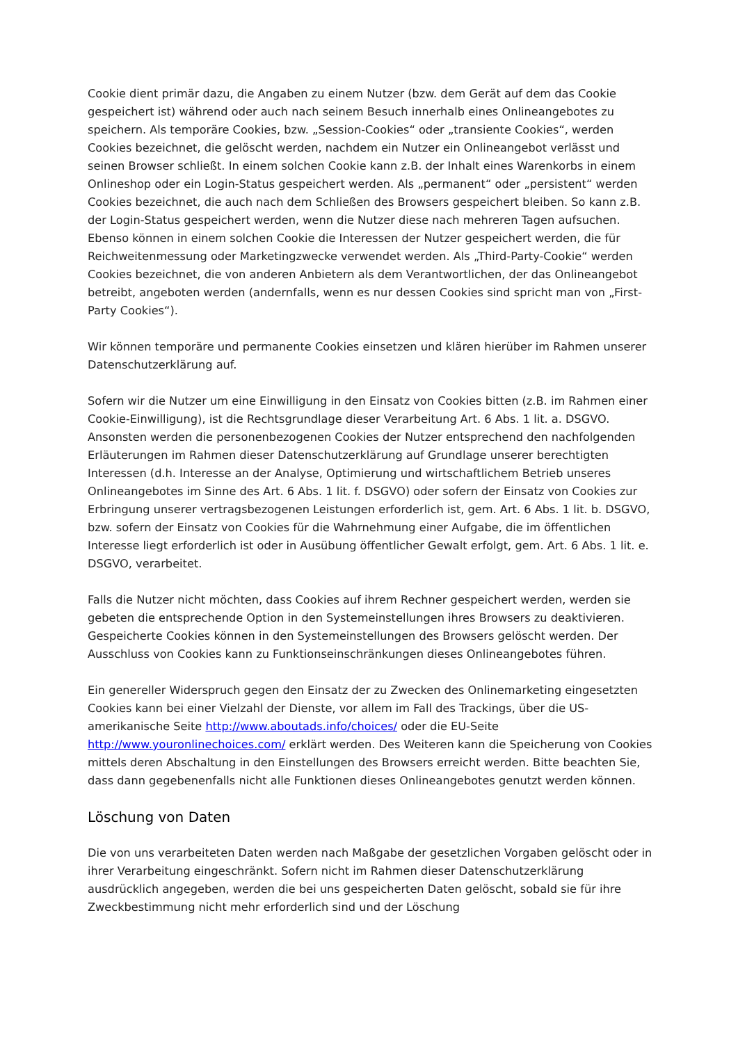Cookie dient primär dazu, die Angaben zu einem Nutzer (bzw. dem Gerät auf dem das Cookie gespeichert ist) während oder auch nach seinem Besuch innerhalb eines Onlineangebotes zu speichern. Als temporäre Cookies, bzw. „Session-Cookies“ oder „transiente Cookies“, werden Cookies bezeichnet, die gelöscht werden, nachdem ein Nutzer ein Onlineangebot verlässt und seinen Browser schließt. In einem solchen Cookie kann z.B. der Inhalt eines Warenkorbs in einem Onlineshop oder ein Login-Status gespeichert werden. Als „permanent“ oder „persistent“ werden Cookies bezeichnet, die auch nach dem Schließen des Browsers gespeichert bleiben. So kann z.B. der Login-Status gespeichert werden, wenn die Nutzer diese nach mehreren Tagen aufsuchen. Ebenso können in einem solchen Cookie die Interessen der Nutzer gespeichert werden, die für Reichweitenmessung oder Marketingzwecke verwendet werden. Als „Third-Party-Cookie“ werden Cookies bezeichnet, die von anderen Anbietern als dem Verantwortlichen, der das Onlineangebot betreibt, angeboten werden (andernfalls, wenn es nur dessen Cookies sind spricht man von „First-Party Cookies“).
Wir können temporäre und permanente Cookies einsetzen und klären hierüber im Rahmen unserer Datenschutzerklärung auf.
Sofern wir die Nutzer um eine Einwilligung in den Einsatz von Cookies bitten (z.B. im Rahmen einer Cookie-Einwilligung), ist die Rechtsgrundlage dieser Verarbeitung Art. 6 Abs. 1 lit. a. DSGVO. Ansonsten werden die personenbezogenen Cookies der Nutzer entsprechend den nachfolgenden Erläuterungen im Rahmen dieser Datenschutzerklärung auf Grundlage unserer berechtigten Interessen (d.h. Interesse an der Analyse, Optimierung und wirtschaftlichem Betrieb unseres Onlineangebotes im Sinne des Art. 6 Abs. 1 lit. f. DSGVO) oder sofern der Einsatz von Cookies zur Erbringung unserer vertragsbezogenen Leistungen erforderlich ist, gem. Art. 6 Abs. 1 lit. b. DSGVO, bzw. sofern der Einsatz von Cookies für die Wahrnehmung einer Aufgabe, die im öffentlichen Interesse liegt erforderlich ist oder in Ausübung öffentlicher Gewalt erfolgt, gem. Art. 6 Abs. 1 lit. e. DSGVO, verarbeitet.
Falls die Nutzer nicht möchten, dass Cookies auf ihrem Rechner gespeichert werden, werden sie gebeten die entsprechende Option in den Systemeinstellungen ihres Browsers zu deaktivieren. Gespeicherte Cookies können in den Systemeinstellungen des Browsers gelöscht werden. Der Ausschluss von Cookies kann zu Funktionseinschränkungen dieses Onlineangebotes führen.
Ein genereller Widerspruch gegen den Einsatz der zu Zwecken des Onlinemarketing eingesetzten Cookies kann bei einer Vielzahl der Dienste, vor allem im Fall des Trackings, über die US-amerikanische Seite http://www.aboutads.info/choices/ oder die EU-Seite http://www.youronlinechoices.com/ erklärt werden. Des Weiteren kann die Speicherung von Cookies mittels deren Abschaltung in den Einstellungen des Browsers erreicht werden. Bitte beachten Sie, dass dann gegebenenfalls nicht alle Funktionen dieses Onlineangebotes genutzt werden können.
Löschung von Daten
Die von uns verarbeiteten Daten werden nach Maßgabe der gesetzlichen Vorgaben gelöscht oder in ihrer Verarbeitung eingeschränkt. Sofern nicht im Rahmen dieser Datenschutzerklärung ausdrücklich angegeben, werden die bei uns gespeicherten Daten gelöscht, sobald sie für ihre Zweckbestimmung nicht mehr erforderlich sind und der Löschung